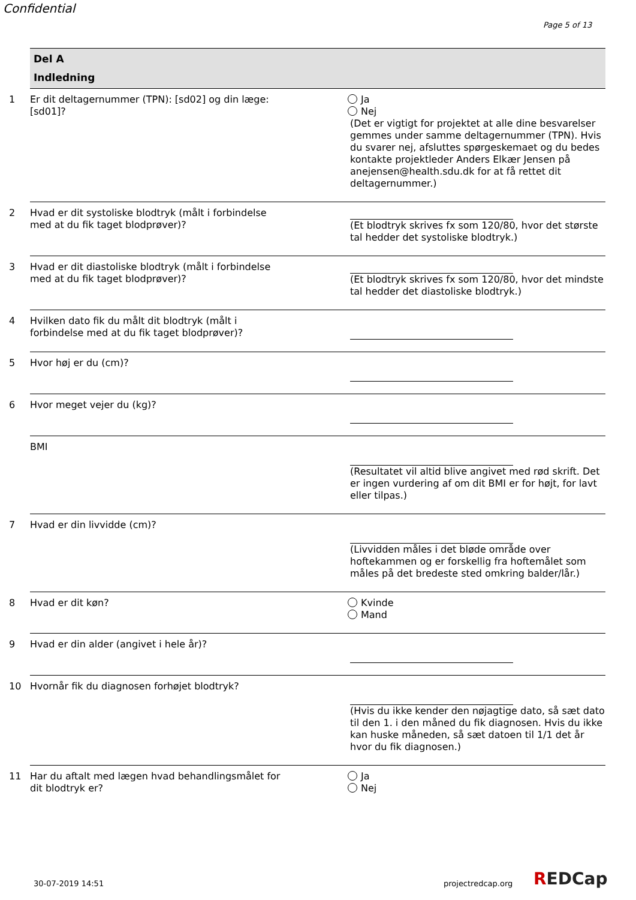Confidential
Page 5 of 13
Del A
Indledning
1 Er dit deltagernummer (TPN): [sd02] og din læge: [sd01]?
Ja
Nej
(Det er vigtigt for projektet at alle dine besvarelser gemmes under samme deltagernummer (TPN). Hvis du svarer nej, afsluttes spørgeskemaet og du bedes kontakte projektleder Anders Elkær Jensen på anejensen@health.sdu.dk for at få rettet dit deltagernummer.)
2 Hvad er dit systoliske blodtryk (målt i forbindelse med at du fik taget blodprøver)?
(Et blodtryk skrives fx som 120/80, hvor det største tal hedder det systoliske blodtryk.)
3 Hvad er dit diastoliske blodtryk (målt i forbindelse med at du fik taget blodprøver)?
(Et blodtryk skrives fx som 120/80, hvor det mindste tal hedder det diastoliske blodtryk.)
4 Hvilken dato fik du målt dit blodtryk (målt i forbindelse med at du fik taget blodprøver)?
5 Hvor høj er du (cm)?
6 Hvor meget vejer du (kg)?
BMI
(Resultatet vil altid blive angivet med rød skrift. Det er ingen vurdering af om dit BMI er for højt, for lavt eller tilpas.)
7 Hvad er din livvidde (cm)?
(Livvidden måles i det bløde område over hoftekammen og er forskellig fra hoftemålet som måles på det bredeste sted omkring balder/lår.)
8 Hvad er dit køn? Kvinde
Mand
9 Hvad er din alder (angivet i hele år)?
10 Hvornår fik du diagnosen forhøjet blodtryk?
(Hvis du ikke kender den nøjagtige dato, så sæt dato til den 1. i den måned du fik diagnosen. Hvis du ikke kan huske måneden, så sæt datoen til 1/1 det år hvor du fik diagnosen.)
11 Har du aftalt med lægen hvad behandlingsmålet for dit blodtryk er?
Ja
Nej
30-07-2019 14:51 projectredcap.org REDCap